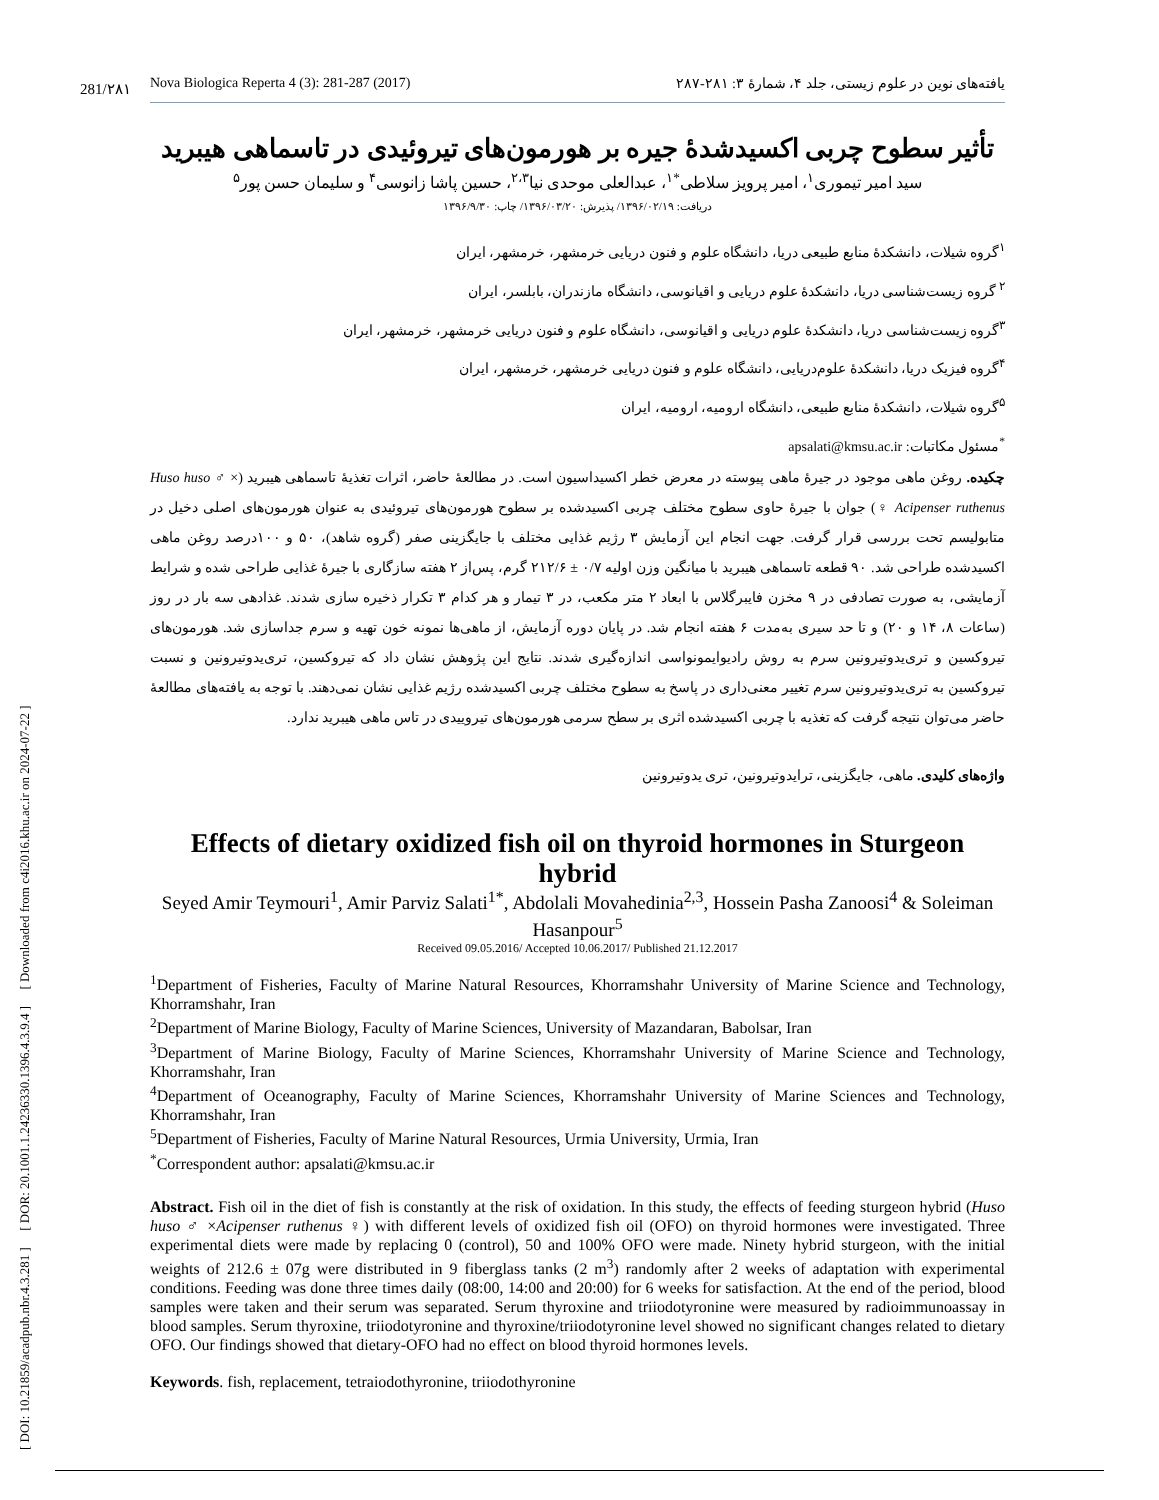[ DOI: 10.21859/acadpub.nbr.4.3.281 ] [ DOR: 20.1001.1.24236330.1396.4.3.9.4 ] [ Downloaded from c4i2016.khu.ac.ir on 2024-07-22 ]
281/۲۸۱
Nova Biologica Reperta 4 (3): 281-287 (2017) یافته‌های نوین در علوم زیستی، جلد ۴، شمارهٔ ۳: ۲۸۱-۲۸۷
تأثیر سطوح چربی اکسیدشدهٔ جیره بر هورمون‌های تیروئیدی در تاسماهی هیبرید
سید امیر تیموری<sup>۱</sup>، امیر پرویز سلاطی<sup>*۱</sup>، عبدالعلی موحدی نیا<sup>۲،۳</sup>، حسین پاشا زانوسی<sup>۴</sup> و سلیمان حسن پور<sup>۵</sup>
دریافت: ۱۳۹۶/۰۲/۱۹/ پذیرش: ۱۳۹۶/۰۳/۲۰/ چاپ: ۱۳۹۶/۹/۳۰
<sup>۱</sup> گروه شیلات، دانشکدهٔ منابع طبیعی دریا، دانشگاه علوم و فنون دریایی خرمشهر، خرمشهر، ایران
<sup>۲</sup> گروه زیست‌شناسی دریا، دانشکدهٔ علوم دریایی و اقیانوسی، دانشگاه مازندران، بابلسر، ایران
<sup>۳</sup> گروه زیست‌شناسی دریا، دانشکدهٔ علوم دریایی و اقیانوسی، دانشگاه علوم و فنون دریایی خرمشهر، خرمشهر، ایران
<sup>۴</sup> گروه فیزیک دریا، دانشکدهٔ علوم‌دریایی، دانشگاه علوم و فنون دریایی خرمشهر، خرمشهر، ایران
<sup>۵</sup> گروه شیلات، دانشکدهٔ منابع طبیعی، دانشگاه ارومیه، ارومیه، ایران
<sup>*</sup> مسئول مکاتبات: apsalati@kmsu.ac.ir
چکیده. روغن ماهی موجود در جیرهٔ ماهی پیوسته در معرض خطر اکسیداسیون است. در مطالعهٔ حاضر، اثرات تغذیهٔ تاسماهی هیبرید (Huso huso ♂ × Acipenser ruthenus ♀) جوان با جیرهٔ حاوی سطوح مختلف چربی اکسیدشده بر سطوح هورمون‌های تیروئیدی به عنوان هورمون‌های اصلی دخیل در متابولیسم تحت بررسی قرار گرفت. جهت انجام این آزمایش ۳ رژیم غذایی مختلف با جایگزینی صفر (گروه شاهد)، ۵۰ و ۱۰۰درصد روغن ماهی اکسیدشده طراحی شد. ۹۰ قطعه تاسماهی هیبرید با میانگین وزن اولیه ۰/۷ ± ۲۱۲/۶ گرم، پس‌از ۲ هفته سازگاری با جیرهٔ غذایی طراحی شده و شرایط آزمایشی، به صورت تصادفی در ۹ مخزن فایبرگلاس با ابعاد ۲ متر مکعب، در ۳ تیمار و هر کدام ۳ تکرار ذخیره سازی شدند. غذادهی سه بار در روز (ساعات ۸، ۱۴ و ۲۰) و تا حد سیری به‌مدت ۶ هفته انجام شد. در پایان دوره آزمایش، از ماهی‌ها نمونه خون تهیه و سرم جداسازی شد. هورمون‌های تیروکسین و تری‌یدوتیرونین سرم به روش رادیوایمونواسی اندازه‌گیری شدند. نتایج این پژوهش نشان داد که تیروکسین، تری‌یدوتیرونین و نسبت تیروکسین به تری‌یدوتیرونین سرم تغییر معنی‌داری در پاسخ به سطوح مختلف چربی اکسیدشده رژیم غذایی نشان نمی‌دهند. با توجه به یافته‌های مطالعهٔ حاضر می‌توان نتیجه گرفت که تغذیه با چربی اکسیدشده اثری بر سطح سرمی هورمون‌های تیروییدی در تاس ماهی هیبرید ندارد.
واژه‌های کلیدی. ماهی، جایگزینی، ترایدوتیرونین، تری یدوتیرونین
Effects of dietary oxidized fish oil on thyroid hormones in Sturgeon hybrid
Seyed Amir Teymouri<sup>1</sup>, Amir Parviz Salati<sup>1*</sup>, Abdolali Movahedinia<sup>2,3</sup>, Hossein Pasha Zanoosi<sup>4</sup> & Soleiman Hasanpour<sup>5</sup>
Received 09.05.2016/ Accepted 10.06.2017/ Published 21.12.2017
<sup>1</sup> Department of Fisheries, Faculty of Marine Natural Resources, Khorramshahr University of Marine Science and Technology, Khorramshahr, Iran
<sup>2</sup> Department of Marine Biology, Faculty of Marine Sciences, University of Mazandaran, Babolsar, Iran
<sup>3</sup> Department of Marine Biology, Faculty of Marine Sciences, Khorramshahr University of Marine Science and Technology, Khorramshahr, Iran
<sup>4</sup> Department of Oceanography, Faculty of Marine Sciences, Khorramshahr University of Marine Sciences and Technology, Khorramshahr, Iran
<sup>5</sup> Department of Fisheries, Faculty of Marine Natural Resources, Urmia University, Urmia, Iran
<sup>*</sup> Correspondent author: apsalati@kmsu.ac.ir
Abstract. Fish oil in the diet of fish is constantly at the risk of oxidation. In this study, the effects of feeding sturgeon hybrid (Huso huso ♂ ×Acipenser ruthenus ♀) with different levels of oxidized fish oil (OFO) on thyroid hormones were investigated. Three experimental diets were made by replacing 0 (control), 50 and 100% OFO were made. Ninety hybrid sturgeon, with the initial weights of 212.6 ± 07g were distributed in 9 fiberglass tanks (2 m<sup>3</sup>) randomly after 2 weeks of adaptation with experimental conditions. Feeding was done three times daily (08:00, 14:00 and 20:00) for 6 weeks for satisfaction. At the end of the period, blood samples were taken and their serum was separated. Serum thyroxine and triiodotyronine were measured by radioimmunoassay in blood samples. Serum thyroxine, triiodotyronine and thyroxine/triiodotyronine level showed no significant changes related to dietary OFO. Our findings showed that dietary-OFO had no effect on blood thyroid hormones levels.
Keywords. fish, replacement, tetraiodothyronine, triiodothyronine